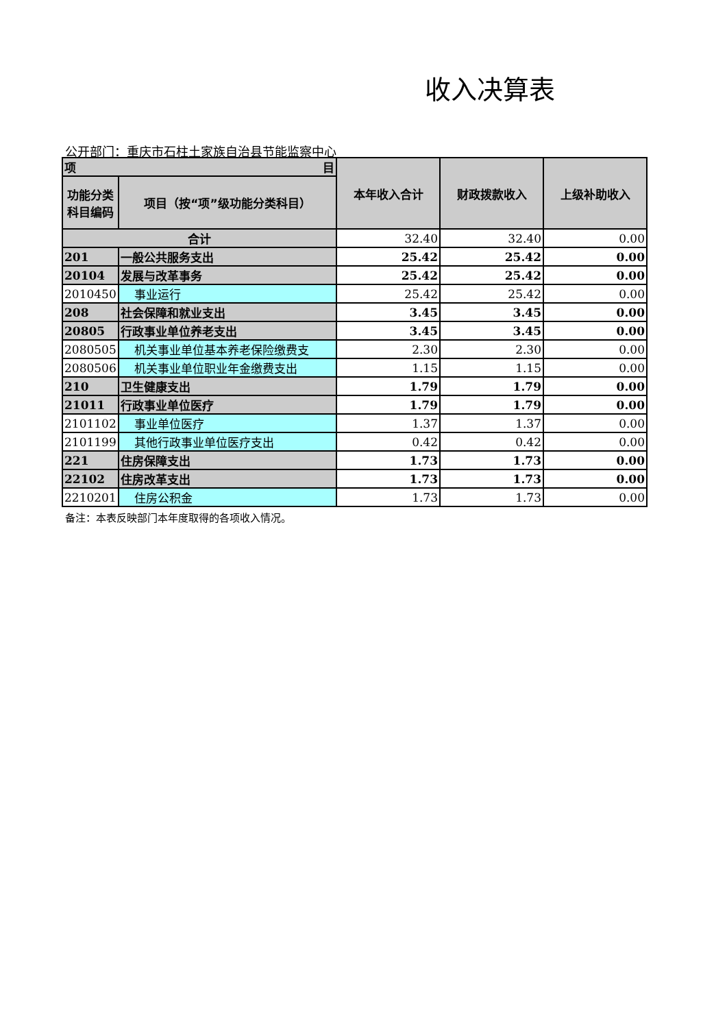收入决算表
公开部门：重庆市石柱土家族自治县节能监察中心
| 项 目 | | 本年收入合计 | 财政拨款收入 | 上级补助收入 |
| --- | --- | --- | --- | --- |
| 功能分类科目编码 | 项目（按“项”级功能分类科目） | | | |
| 合计 | | 32.40 | 32.40 | 0.00 |
| 201 | 一般公共服务支出 | 25.42 | 25.42 | 0.00 |
| 20104 | 发展与改革事务 | 25.42 | 25.42 | 0.00 |
| 2010450 | 事业运行 | 25.42 | 25.42 | 0.00 |
| 208 | 社会保障和就业支出 | 3.45 | 3.45 | 0.00 |
| 20805 | 行政事业单位养老支出 | 3.45 | 3.45 | 0.00 |
| 2080505 | 机关事业单位基本养老保险缴费支 | 2.30 | 2.30 | 0.00 |
| 2080506 | 机关事业单位职业年金缴费支出 | 1.15 | 1.15 | 0.00 |
| 210 | 卫生健康支出 | 1.79 | 1.79 | 0.00 |
| 21011 | 行政事业单位医疗 | 1.79 | 1.79 | 0.00 |
| 2101102 | 事业单位医疗 | 1.37 | 1.37 | 0.00 |
| 2101199 | 其他行政事业单位医疗支出 | 0.42 | 0.42 | 0.00 |
| 221 | 住房保障支出 | 1.73 | 1.73 | 0.00 |
| 22102 | 住房改革支出 | 1.73 | 1.73 | 0.00 |
| 2210201 | 住房公积金 | 1.73 | 1.73 | 0.00 |
备注：本表反映部门本年度取得的各项收入情况。